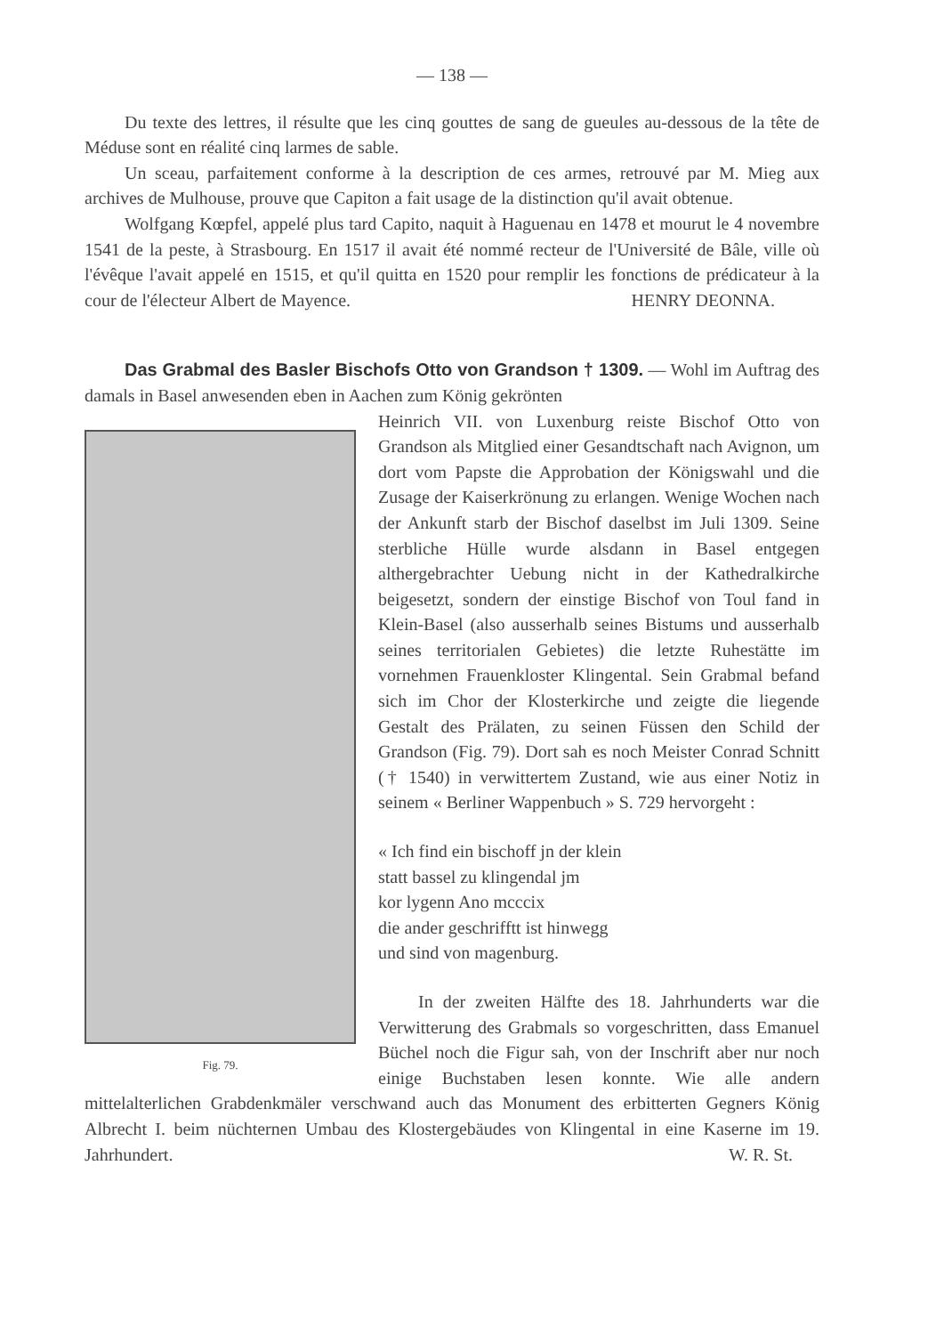— 138 —
Du texte des lettres, il résulte que les cinq gouttes de sang de gueules au-dessous de la tête de Méduse sont en réalité cinq larmes de sable.
Un sceau, parfaitement conforme à la description de ces armes, retrouvé par M. Mieg aux archives de Mulhouse, prouve que Capiton a fait usage de la distinction qu'il avait obtenue.
Wolfgang Kœpfel, appelé plus tard Capito, naquit à Haguenau en 1478 et mourut le 4 novembre 1541 de la peste, à Strasbourg. En 1517 il avait été nommé recteur de l'Université de Bâle, ville où l'évêque l'avait appelé en 1515, et qu'il quitta en 1520 pour remplir les fonctions de prédicateur à la cour de l'électeur Albert de Mayence. HENRY DEONNA.
Das Grabmal des Basler Bischofs Otto von Grandson † 1309. — Wohl im Auftrag des damals in Basel anwesenden eben in Aachen zum König gekrönten
Fig. 79.
Heinrich VII. von Luxenburg reiste Bischof Otto von Grandson als Mitglied einer Gesandtschaft nach Avignon, um dort vom Papste die Approbation der Königswahl und die Zusage der Kaiserkrönung zu erlangen. Wenige Wochen nach der Ankunft starb der Bischof daselbst im Juli 1309. Seine sterbliche Hülle wurde alsdann in Basel entgegen althergebrachter Uebung nicht in der Kathedralkirche beigesetzt, sondern der einstige Bischof von Toul fand in Klein-Basel (also ausserhalb seines Bistums und ausserhalb seines territorialen Gebietes) die letzte Ruhestätte im vornehmen Frauenkloster Klingental. Sein Grabmal befand sich im Chor der Klosterkirche und zeigte die liegende Gestalt des Prälaten, zu seinen Füssen den Schild der Grandson (Fig. 79). Dort sah es noch Meister Conrad Schnitt († 1540) in verwittertem Zustand, wie aus einer Notiz in seinem « Berliner Wappenbuch » S. 729 hervorgeht :
« Ich find ein bischoff jn der klein
statt bassel zu klingendal jm
kor lygenn Ano mcccix
die ander geschrifftt ist hinwegg
und sind von magenburg.
In der zweiten Hälfte des 18. Jahrhunderts war die Verwitterung des Grabmals so vorgeschritten, dass Emanuel Büchel noch die Figur sah, von der Inschrift aber nur noch einige Buchstaben lesen konnte. Wie alle andern mittelalterlichen Grabdenkmäler verschwand auch das Monument des erbitterten Gegners König Albrecht I. beim nüchternen Umbau des Klostergebäudes von Klingental in eine Kaserne im 19. Jahrhundert. W. R. St.